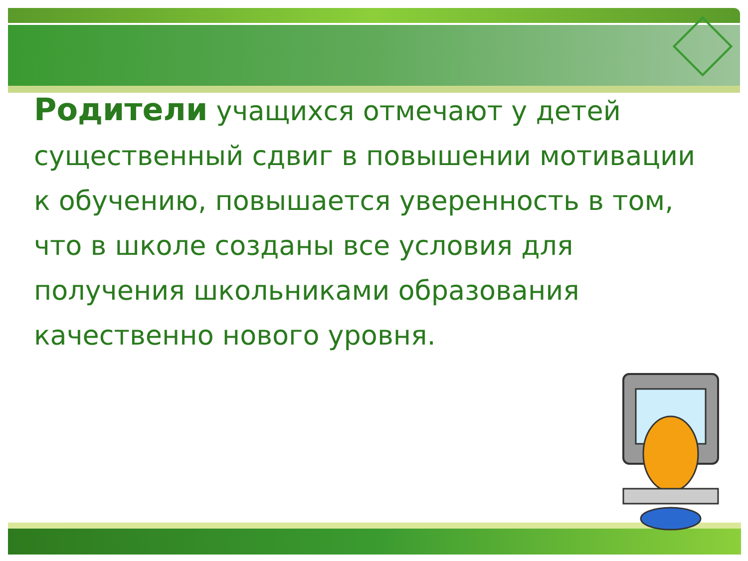Родители учащихся отмечают у детей существенный сдвиг в повышении мотивации к обучению, повышается уверенность в том, что в школе созданы все условия для получения школьниками образования качественно нового уровня.